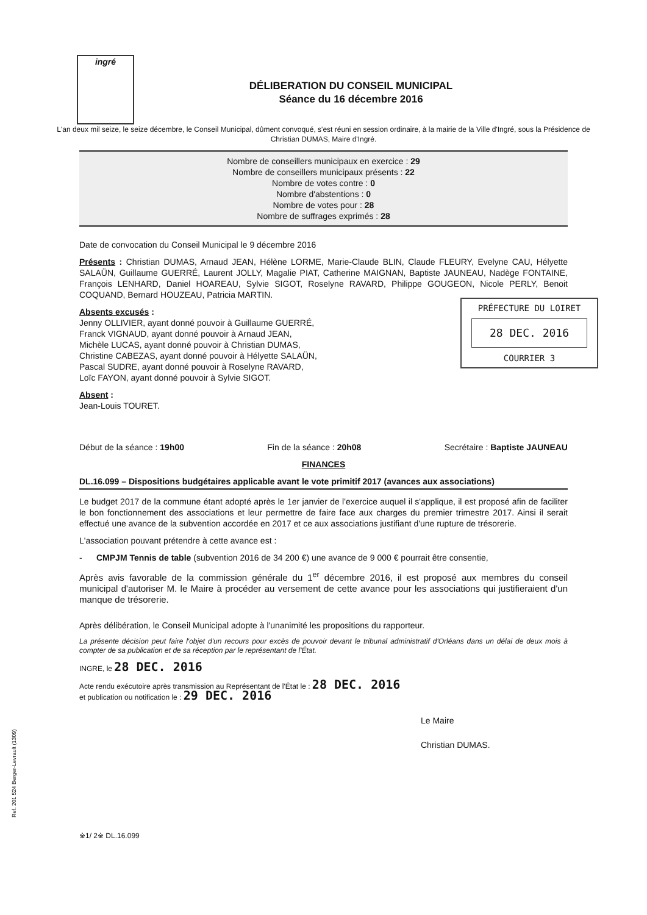ingré
DÉLIBERATION DU CONSEIL MUNICIPAL
Séance du 16 décembre 2016
L'an deux mil seize, le seize décembre, le Conseil Municipal, dûment convoqué, s'est réuni en session ordinaire, à la mairie de la Ville d'Ingré, sous la Présidence de Christian DUMAS, Maire d'Ingré.
Nombre de conseillers municipaux en exercice : 29
Nombre de conseillers municipaux présents : 22
Nombre de votes contre : 0
Nombre d'abstentions : 0
Nombre de votes pour : 28
Nombre de suffrages exprimés : 28
Date de convocation du Conseil Municipal le 9 décembre 2016
Présents : Christian DUMAS, Arnaud JEAN, Hélène LORME, Marie-Claude BLIN, Claude FLEURY, Evelyne CAU, Hélyette SALAÜN, Guillaume GUERRÉ, Laurent JOLLY, Magalie PIAT, Catherine MAIGNAN, Baptiste JAUNEAU, Nadège FONTAINE, François LENHARD, Daniel HOAREAU, Sylvie SIGOT, Roselyne RAVARD, Philippe GOUGEON, Nicole PERLY, Benoit COQUAND, Bernard HOUZEAU, Patricia MARTIN.
Absents excusés :
Jenny OLLIVIER, ayant donné pouvoir à Guillaume GUERRÉ,
Franck VIGNAUD, ayant donné pouvoir à Arnaud JEAN,
Michèle LUCAS, ayant donné pouvoir à Christian DUMAS,
Christine CABEZAS, ayant donné pouvoir à Hélyette SALAÜN,
Pascal SUDRE, ayant donné pouvoir à Roselyne RAVARD,
Loïc FAYON, ayant donné pouvoir à Sylvie SIGOT.
PRÉFECTURE DU LOIRET
28 DEC. 2016
COURRIER 3
Absent :
Jean-Louis TOURET.
Début de la séance : 19h00 Fin de la séance : 20h08 Secrétaire : Baptiste JAUNEAU
FINANCES
DL.16.099 – Dispositions budgétaires applicable avant le vote primitif 2017 (avances aux associations)
Le budget 2017 de la commune étant adopté après le 1er janvier de l'exercice auquel il s'applique, il est proposé afin de faciliter le bon fonctionnement des associations et leur permettre de faire face aux charges du premier trimestre 2017. Ainsi il serait effectué une avance de la subvention accordée en 2017 et ce aux associations justifiant d'une rupture de trésorerie.
L'association pouvant prétendre à cette avance est :
- CMPJM Tennis de table (subvention 2016 de 34 200 €) une avance de 9 000 € pourrait être consentie,
Après avis favorable de la commission générale du 1<sup>er</sup> décembre 2016, il est proposé aux membres du conseil municipal d'autoriser M. le Maire à procéder au versement de cette avance pour les associations qui justifieraient d'un manque de trésorerie.
Après délibération, le Conseil Municipal adopte à l'unanimité les propositions du rapporteur.
La présente décision peut faire l'objet d'un recours pour excès de pouvoir devant le tribunal administratif d'Orléans dans un délai de deux mois à compter de sa publication et de sa réception par le représentant de l'État.
INGRE, le 28 DEC. 2016
Acte rendu exécutoire après transmission au Représentant de l'État le : 28 DEC. 2016
et publication ou notification le : 29 DEC. 2016
Le Maire
Christian DUMAS.
※1/ 2※ DL.16.099
Ref. 201 524 Berger-Levrault (1309)